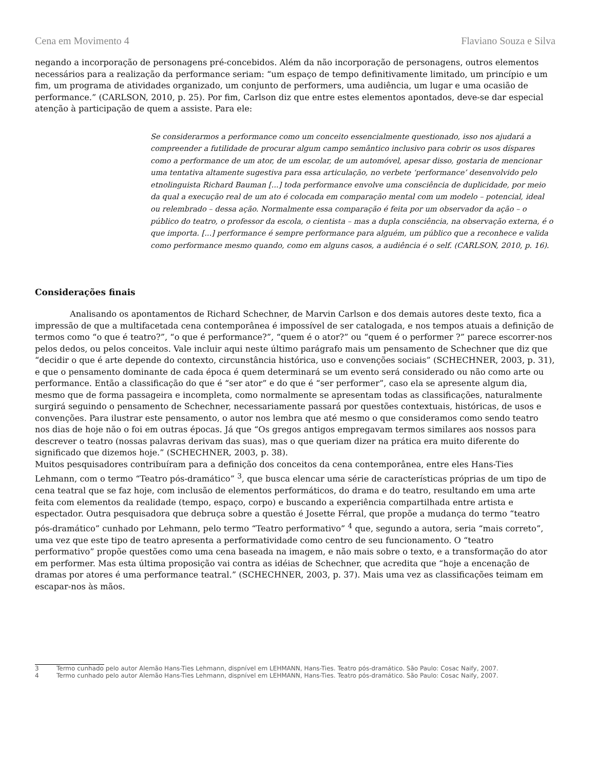Cena em Movimento 4 Flaviano Souza e Silva
negando a incorporação de personagens pré-concebidos. Além da não incorporação de personagens, outros elementos necessários para a realização da performance seriam: “um espaço de tempo definitivamente limitado, um princípio e um fim, um programa de atividades organizado, um conjunto de performers, uma audiência, um lugar e uma ocasião de performance.” (CARLSON, 2010, p. 25). Por fim, Carlson diz que entre estes elementos apontados, deve-se dar especial atenção à participação de quem a assiste. Para ele:
Se considerarmos a performance como um conceito essencialmente questionado, isso nos ajudará a compreender a futilidade de procurar algum campo semântico inclusivo para cobrir os usos díspares como a performance de um ator, de um escolar, de um automóvel, apesar disso, gostaria de mencionar uma tentativa altamente sugestiva para essa articulação, no verbete ‘performance’ desenvolvido pelo etnolinguista Richard Bauman [...] toda performance envolve uma consciência de duplicidade, por meio da qual a execução real de um ato é colocada em comparação mental com um modelo – potencial, ideal ou relembrado – dessa ação. Normalmente essa comparação é feita por um observador da ação – o público do teatro, o professor da escola, o cientista – mas a dupla consciência, na observação externa, é o que importa. [...] performance é sempre performance para alguém, um público que a reconhece e valida como performance mesmo quando, como em alguns casos, a audiência é o self. (CARLSON, 2010, p. 16).
Considerações finais
Analisando os apontamentos de Richard Schechner, de Marvin Carlson e dos demais autores deste texto, fica a impressão de que a multifacetada cena contemporânea é impossível de ser catalogada, e nos tempos atuais a definição de termos como “o que é teatro?”, “o que é performance?”, “quem é o ator?” ou “quem é o performer ?” parece escorrer-nos pelos dedos, ou pelos conceitos. Vale incluir aqui neste último parágrafo mais um pensamento de Schechner que diz que “decidir o que é arte depende do contexto, circunstância histórica, uso e convenções sociais” (SCHECHNER, 2003, p. 31), e que o pensamento dominante de cada época é quem determinará se um evento será considerado ou não como arte ou performance. Então a classificação do que é “ser ator” e do que é “ser performer”, caso ela se apresente algum dia, mesmo que de forma passageira e incompleta, como normalmente se apresentam todas as classificações, naturalmente surgirá seguindo o pensamento de Schechner, necessariamente passará por questões contextuais, históricas, de usos e convenções. Para ilustrar este pensamento, o autor nos lembra que até mesmo o que consideramos como sendo teatro nos dias de hoje não o foi em outras épocas. Já que “Os gregos antigos empregavam termos similares aos nossos para descrever o teatro (nossas palavras derivam das suas), mas o que queriam dizer na prática era muito diferente do significado que dizemos hoje.” (SCHECHNER, 2003, p. 38).
Muitos pesquisadores contribuíram para a definição dos conceitos da cena contemporânea, entre eles Hans-Ties Lehmann, com o termo “Teatro pós-dramático” <sup>3</sup>, que busca elencar uma série de características próprias de um tipo de cena teatral que se faz hoje, com inclusão de elementos performáticos, do drama e do teatro, resultando em uma arte feita com elementos da realidade (tempo, espaço, corpo) e buscando a experiência compartilhada entre artista e espectador. Outra pesquisadora que debruça sobre a questão é Josette Férral, que propõe a mudança do termo “teatro pós-dramático” cunhado por Lehmann, pelo termo “Teatro performativo” <sup>4</sup> que, segundo a autora, seria “mais correto”, uma vez que este tipo de teatro apresenta a performatividade como centro de seu funcionamento. O “teatro performativo” propõe questões como uma cena baseada na imagem, e não mais sobre o texto, e a transformação do ator em performer. Mas esta última proposição vai contra as idéias de Schechner, que acredita que “hoje a encenação de dramas por atores é uma performance teatral.” (SCHECHNER, 2003, p. 37). Mais uma vez as classificações teimam em escapar-nos às mãos.
3 Termo cunhado pelo autor Alemão Hans-Ties Lehmann, dispnível em LEHMANN, Hans-Ties. Teatro pós-dramático. São Paulo: Cosac Naify, 2007.
4 Termo cunhado pelo autor Alemão Hans-Ties Lehmann, dispnível em LEHMANN, Hans-Ties. Teatro pós-dramático. São Paulo: Cosac Naify, 2007.